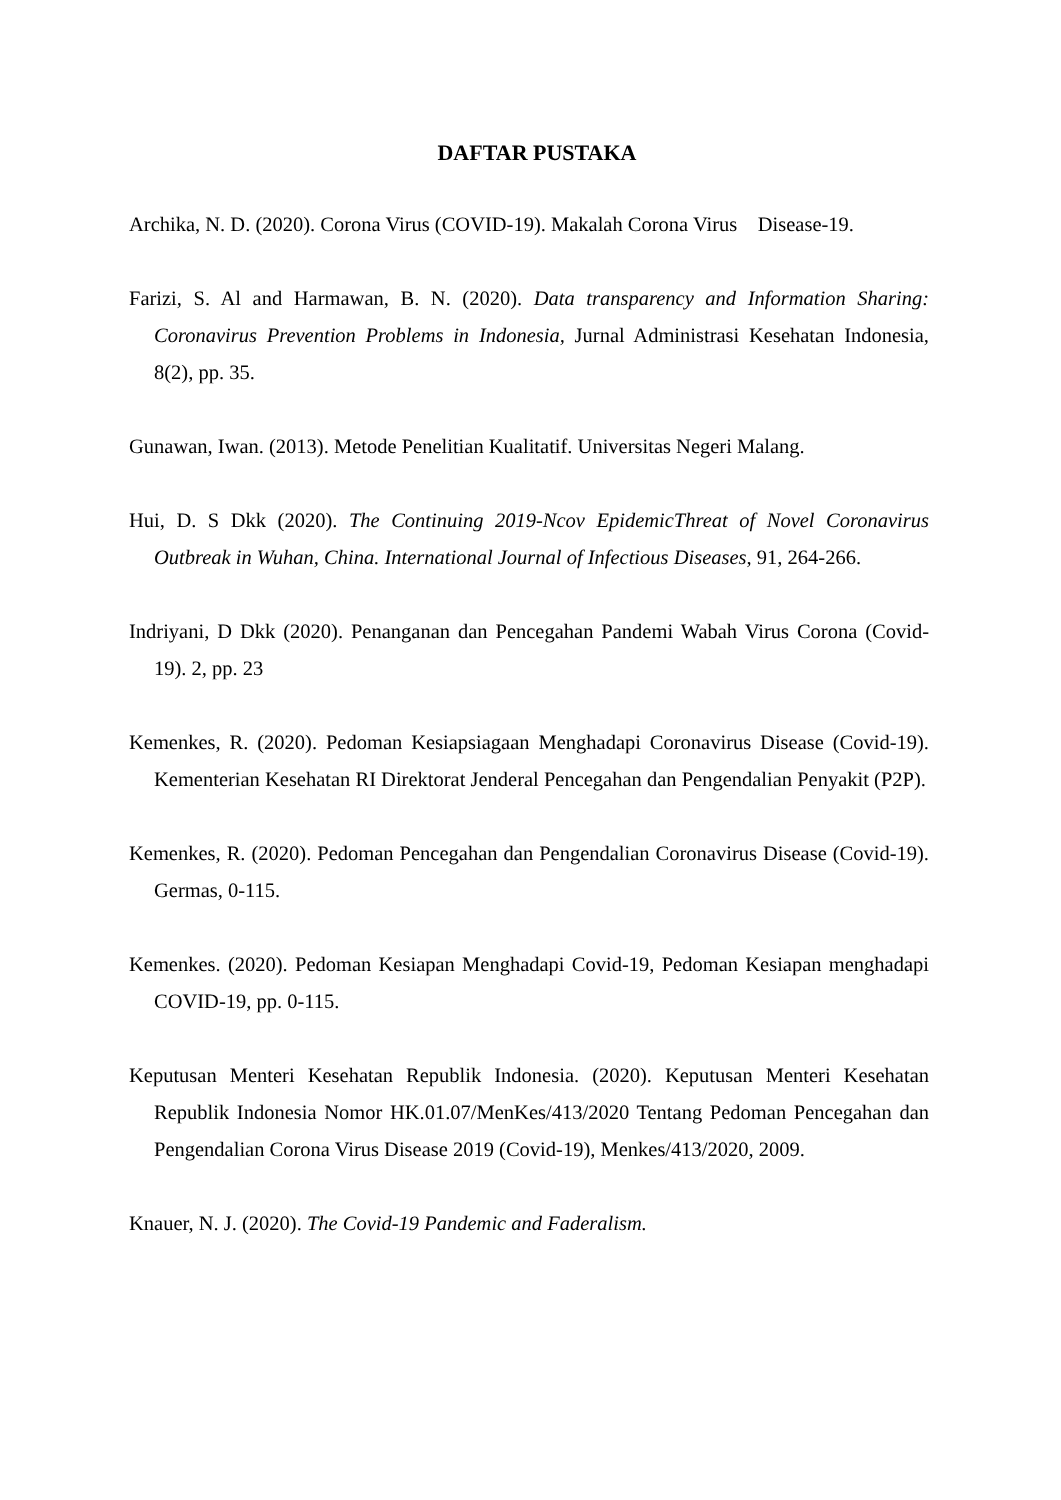DAFTAR PUSTAKA
Archika, N. D. (2020). Corona Virus (COVID-19). Makalah Corona Virus Disease-19.
Farizi, S. Al and Harmawan, B. N. (2020). Data transparency and Information Sharing: Coronavirus Prevention Problems in Indonesia, Jurnal Administrasi Kesehatan Indonesia, 8(2), pp. 35.
Gunawan, Iwan. (2013). Metode Penelitian Kualitatif. Universitas Negeri Malang.
Hui, D. S Dkk (2020). The Continuing 2019-Ncov EpidemicThreat of Novel Coronavirus Outbreak in Wuhan, China. International Journal of Infectious Diseases, 91, 264-266.
Indriyani, D Dkk (2020). Penanganan dan Pencegahan Pandemi Wabah Virus Corona (Covid-19). 2, pp. 23
Kemenkes, R. (2020). Pedoman Kesiapsiagaan Menghadapi Coronavirus Disease (Covid-19). Kementerian Kesehatan RI Direktorat Jenderal Pencegahan dan Pengendalian Penyakit (P2P).
Kemenkes, R. (2020). Pedoman Pencegahan dan Pengendalian Coronavirus Disease (Covid-19). Germas, 0-115.
Kemenkes. (2020). Pedoman Kesiapan Menghadapi Covid-19, Pedoman Kesiapan menghadapi COVID-19, pp. 0-115.
Keputusan Menteri Kesehatan Republik Indonesia. (2020). Keputusan Menteri Kesehatan Republik Indonesia Nomor HK.01.07/MenKes/413/2020 Tentang Pedoman Pencegahan dan Pengendalian Corona Virus Disease 2019 (Covid-19), Menkes/413/2020, 2009.
Knauer, N. J. (2020). The Covid-19 Pandemic and Faderalism.